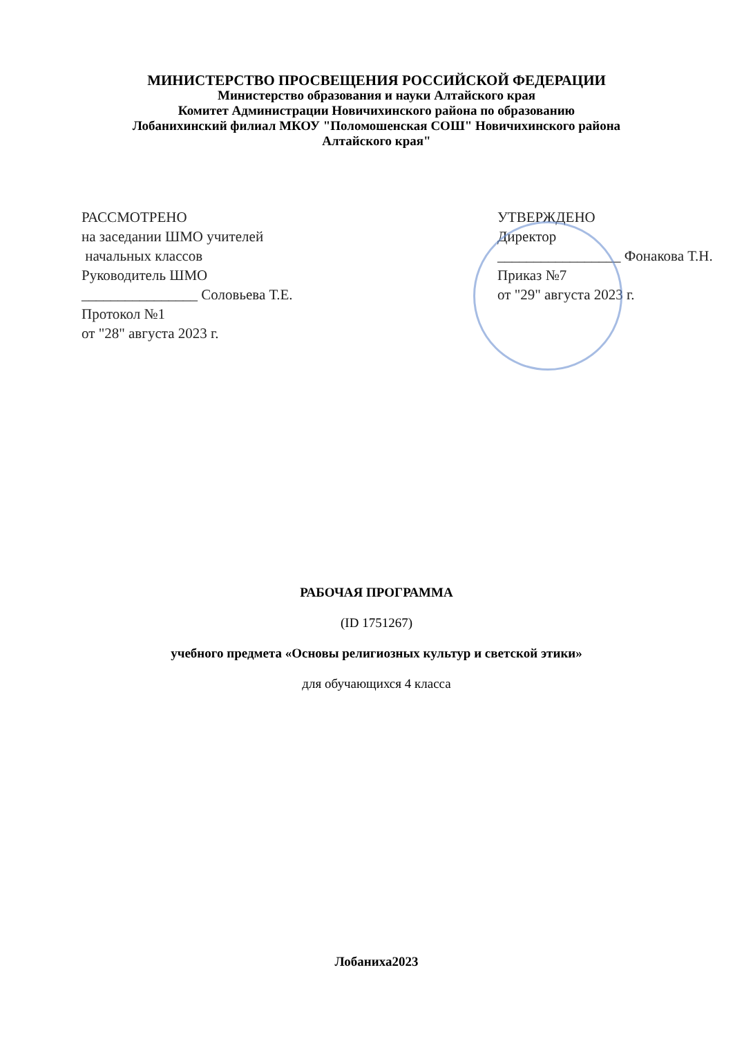МИНИСТЕРСТВО ПРОСВЕЩЕНИЯ РОССИЙСКОЙ ФЕДЕРАЦИИ
Министерство образования и науки Алтайского края
Комитет Администрации Новичихинского района по образованию
Лобанихинский филиал МКОУ "Поломошенская СОШ" Новичихинского района
Алтайского края"
РАССМОТРЕНО
на заседании ШМО учителей
начальных классов
Руководитель ШМО
________________ Соловьева Т.Е.
Протокол №1
от "28" августа 2023 г.
УТВЕРЖДЕНО
Директор
_________________ Фонакова Т.Н.
Приказ №7
от "29" августа 2023 г.
РАБОЧАЯ ПРОГРАММА
(ID 1751267)
учебного предмета «Основы религиозных культур и светской этики»
для обучающихся 4 класса
Лобаниха2023